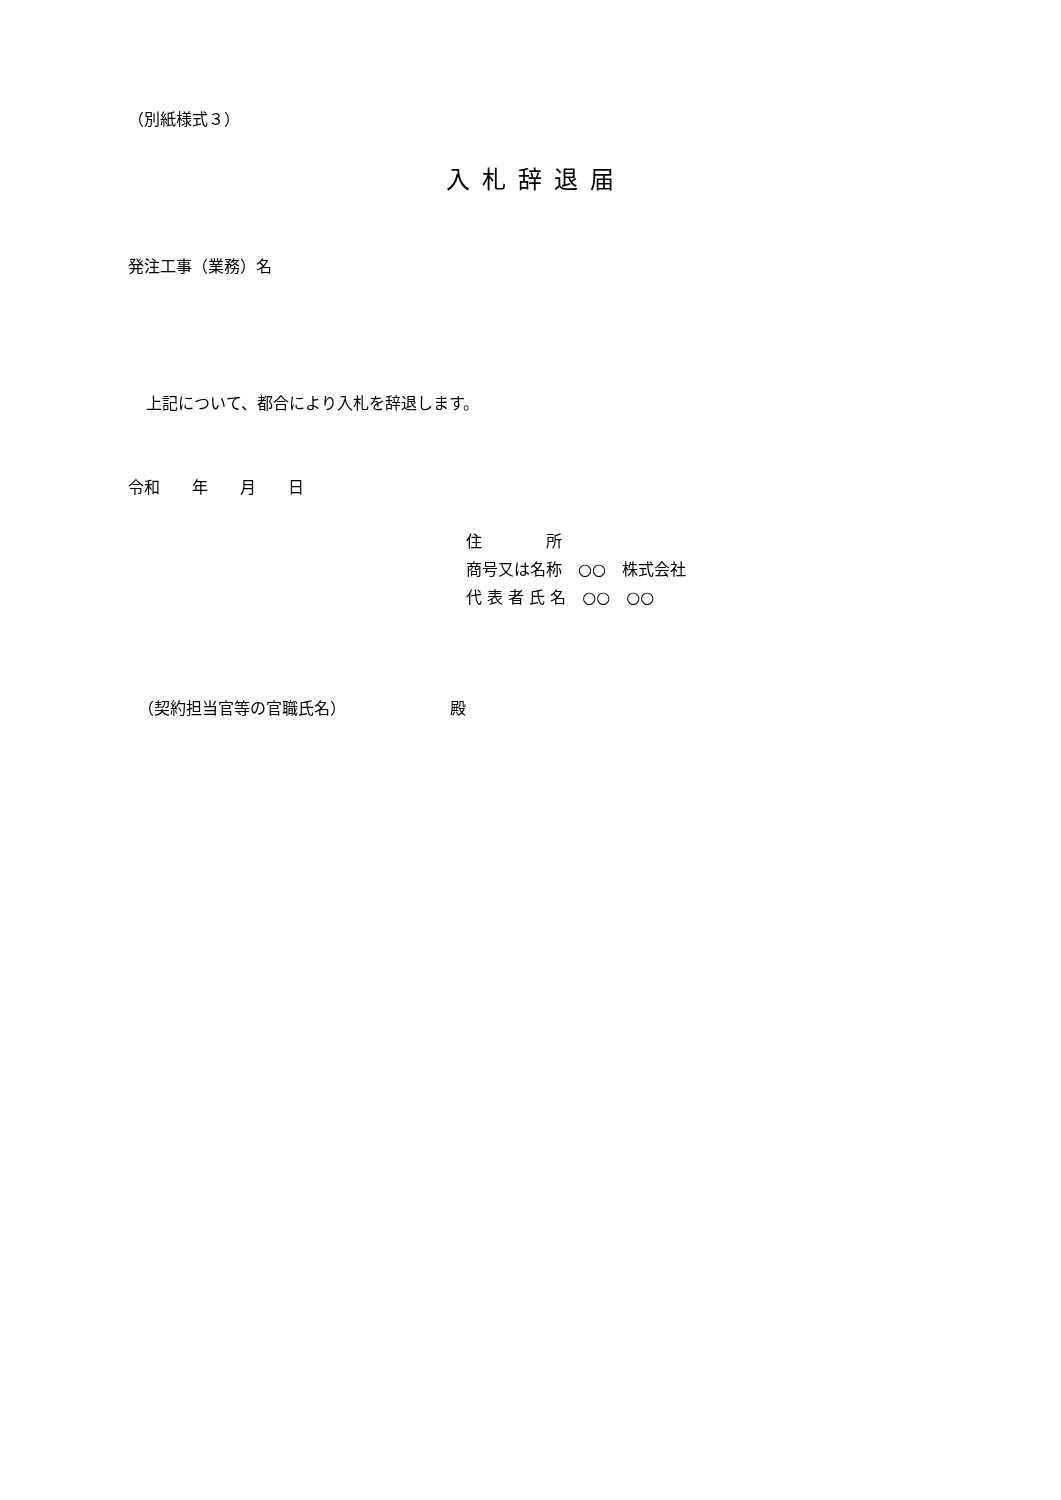（別紙様式３）
入札辞退届
発注工事（業務）名
上記について、都合により入札を辞退します。
令和　　年　　月　　日
住　　　　所 商号又は名称　○○　株式会社 代 表 者 氏 名　○○　○○
（契約担当官等の官職氏名）　　　　　　　殿